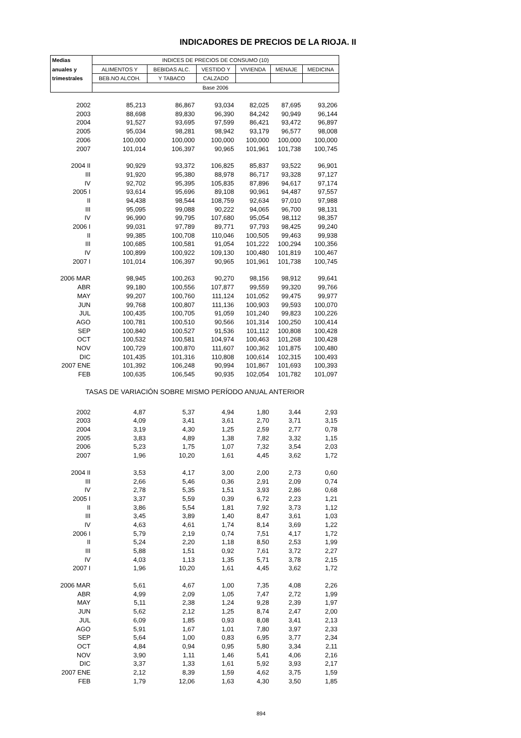INDICADORES DE PRECIOS DE LA RIOJA. II
| Medias | INDICES DE PRECIOS DE CONSUMO (10) | | | | | |
| --- | --- | --- | --- | --- | --- | --- |
| anuales y | ALIMENTOS Y | BEBIDAS ALC. | VESTIDO Y | VIVIENDA | MENAJE | MEDICINA |
| trimestrales | BEB.NO ALCOH. | Y TABACO | CALZADO | | | |
| | Base 2006 | | | | | |
| 2002 | 85,213 | 86,867 | 93,034 | 82,025 | 87,695 | 93,206 |
| 2003 | 88,698 | 89,830 | 96,390 | 84,242 | 90,949 | 96,144 |
| 2004 | 91,527 | 93,695 | 97,599 | 86,421 | 93,472 | 96,897 |
| 2005 | 95,034 | 98,281 | 98,942 | 93,179 | 96,577 | 98,008 |
| 2006 | 100,000 | 100,000 | 100,000 | 100,000 | 100,000 | 100,000 |
| 2007 | 101,014 | 106,397 | 90,965 | 101,961 | 101,738 | 100,745 |
| 2004 II | 90,929 | 93,372 | 106,825 | 85,837 | 93,522 | 96,901 |
| III | 91,920 | 95,380 | 88,978 | 86,717 | 93,328 | 97,127 |
| IV | 92,702 | 95,395 | 105,835 | 87,896 | 94,617 | 97,174 |
| 2005 I | 93,614 | 95,696 | 89,108 | 90,961 | 94,487 | 97,557 |
| II | 94,438 | 98,544 | 108,759 | 92,634 | 97,010 | 97,988 |
| III | 95,095 | 99,088 | 90,222 | 94,065 | 96,700 | 98,131 |
| IV | 96,990 | 99,795 | 107,680 | 95,054 | 98,112 | 98,357 |
| 2006 I | 99,031 | 97,789 | 89,771 | 97,793 | 98,425 | 99,240 |
| II | 99,385 | 100,708 | 110,046 | 100,505 | 99,463 | 99,938 |
| III | 100,685 | 100,581 | 91,054 | 101,222 | 100,294 | 100,356 |
| IV | 100,899 | 100,922 | 109,130 | 100,480 | 101,819 | 100,467 |
| 2007 I | 101,014 | 106,397 | 90,965 | 101,961 | 101,738 | 100,745 |
| 2006 MAR | 98,945 | 100,263 | 90,270 | 98,156 | 98,912 | 99,641 |
| ABR | 99,180 | 100,556 | 107,877 | 99,559 | 99,320 | 99,766 |
| MAY | 99,207 | 100,760 | 111,124 | 101,052 | 99,475 | 99,977 |
| JUN | 99,768 | 100,807 | 111,136 | 100,903 | 99,593 | 100,070 |
| JUL | 100,435 | 100,705 | 91,059 | 101,240 | 99,823 | 100,226 |
| AGO | 100,781 | 100,510 | 90,566 | 101,314 | 100,250 | 100,414 |
| SEP | 100,840 | 100,527 | 91,536 | 101,112 | 100,808 | 100,428 |
| OCT | 100,532 | 100,581 | 104,974 | 100,463 | 101,268 | 100,428 |
| NOV | 100,729 | 100,870 | 111,607 | 100,362 | 101,875 | 100,480 |
| DIC | 101,435 | 101,316 | 110,808 | 100,614 | 102,315 | 100,493 |
| 2007 ENE | 101,392 | 106,248 | 90,994 | 101,867 | 101,693 | 100,393 |
| FEB | 100,635 | 106,545 | 90,935 | 102,054 | 101,782 | 101,097 |
| TASAS DE VARIACIÓN SOBRE MISMO PERÍODO ANUAL ANTERIOR | | | | | | |
| 2002 | 4,87 | 5,37 | 4,94 | 1,80 | 3,44 | 2,93 |
| 2003 | 4,09 | 3,41 | 3,61 | 2,70 | 3,71 | 3,15 |
| 2004 | 3,19 | 4,30 | 1,25 | 2,59 | 2,77 | 0,78 |
| 2005 | 3,83 | 4,89 | 1,38 | 7,82 | 3,32 | 1,15 |
| 2006 | 5,23 | 1,75 | 1,07 | 7,32 | 3,54 | 2,03 |
| 2007 | 1,96 | 10,20 | 1,61 | 4,45 | 3,62 | 1,72 |
| 2004 II | 3,53 | 4,17 | 3,00 | 2,00 | 2,73 | 0,60 |
| III | 2,66 | 5,46 | 0,36 | 2,91 | 2,09 | 0,74 |
| IV | 2,78 | 5,35 | 1,51 | 3,93 | 2,86 | 0,68 |
| 2005 I | 3,37 | 5,59 | 0,39 | 6,72 | 2,23 | 1,21 |
| II | 3,86 | 5,54 | 1,81 | 7,92 | 3,73 | 1,12 |
| III | 3,45 | 3,89 | 1,40 | 8,47 | 3,61 | 1,03 |
| IV | 4,63 | 4,61 | 1,74 | 8,14 | 3,69 | 1,22 |
| 2006 I | 5,79 | 2,19 | 0,74 | 7,51 | 4,17 | 1,72 |
| II | 5,24 | 2,20 | 1,18 | 8,50 | 2,53 | 1,99 |
| III | 5,88 | 1,51 | 0,92 | 7,61 | 3,72 | 2,27 |
| IV | 4,03 | 1,13 | 1,35 | 5,71 | 3,78 | 2,15 |
| 2007 I | 1,96 | 10,20 | 1,61 | 4,45 | 3,62 | 1,72 |
| 2006 MAR | 5,61 | 4,67 | 1,00 | 7,35 | 4,08 | 2,26 |
| ABR | 4,99 | 2,09 | 1,05 | 7,47 | 2,72 | 1,99 |
| MAY | 5,11 | 2,38 | 1,24 | 9,28 | 2,39 | 1,97 |
| JUN | 5,62 | 2,12 | 1,25 | 8,74 | 2,47 | 2,00 |
| JUL | 6,09 | 1,85 | 0,93 | 8,08 | 3,41 | 2,13 |
| AGO | 5,91 | 1,67 | 1,01 | 7,80 | 3,97 | 2,33 |
| SEP | 5,64 | 1,00 | 0,83 | 6,95 | 3,77 | 2,34 |
| OCT | 4,84 | 0,94 | 0,95 | 5,80 | 3,34 | 2,11 |
| NOV | 3,90 | 1,11 | 1,46 | 5,41 | 4,06 | 2,16 |
| DIC | 3,37 | 1,33 | 1,61 | 5,92 | 3,93 | 2,17 |
| 2007 ENE | 2,12 | 8,39 | 1,59 | 4,62 | 3,75 | 1,59 |
| FEB | 1,79 | 12,06 | 1,63 | 4,30 | 3,50 | 1,85 |
894